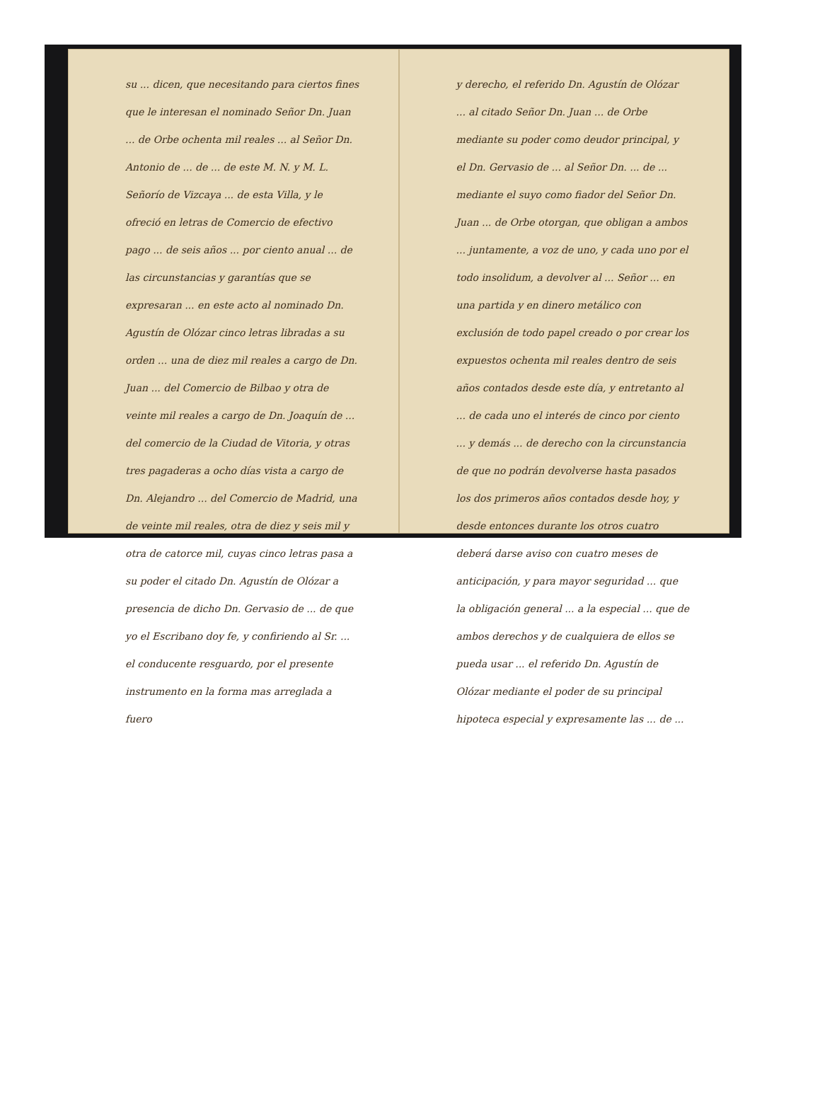su ... dicen, que necesitando para ciertos fines que le interesan el nominado Señor Dn. Juan ... de Orbe ochenta mil reales ... al Señor Dn. Antonio de ... de ... de este M. N. y M. L. Señorío de Vizcaya ... de esta Villa, y le ofreció en letras de Comercio de efectivo pago ... de seis años ... por ciento anual ... de las circunstancias y garantías que se expresaran ... en este acto al nominado Dn. Agustín de Olózar cinco letras libradas a su orden ... una de diez mil reales a cargo de Dn. Juan ... del Comercio de Bilbao y otra de veinte mil reales a cargo de Dn. Joaquín de ... del comercio de la Ciudad de Vitoria, y otras tres pagaderas a ocho días vista a cargo de Dn. Alejandro ... del Comercio de Madrid, una de veinte mil reales, otra de diez y seis mil y otra de catorce mil, cuyas cinco letras pasa a su poder el citado Dn. Agustín de Olózar a presencia de dicho Dn. Gervasio de ... de que yo el Escribano doy fe, y confiriendo al Sr. ... el conducente resguardo, por el presente instrumento en la forma mas arreglada a fuero
y derecho, el referido Dn. Agustín de Olózar ... al citado Señor Dn. Juan ... de Orbe mediante su poder como deudor principal, y el Dn. Gervasio de ... al Señor Dn. ... de ... mediante el suyo como fiador del Señor Dn. Juan ... de Orbe otorgan, que obligan a ambos ... juntamente, a voz de uno, y cada uno por el todo insolidum, a devolver al ... Señor ... en una partida y en dinero metálico con exclusión de todo papel creado o por crear los expuestos ochenta mil reales dentro de seis años contados desde este día, y entretanto al ... de cada uno el interés de cinco por ciento ... y demás ... de derecho con la circunstancia de que no podrán devolverse hasta pasados los dos primeros años contados desde hoy, y desde entonces durante los otros cuatro deberá darse aviso con cuatro meses de anticipación, y para mayor seguridad ... que la obligación general ... a la especial ... que de ambos derechos y de cualquiera de ellos se pueda usar ... el referido Dn. Agustín de Olózar mediante el poder de su principal hipoteca especial y expresamente las ... de ...